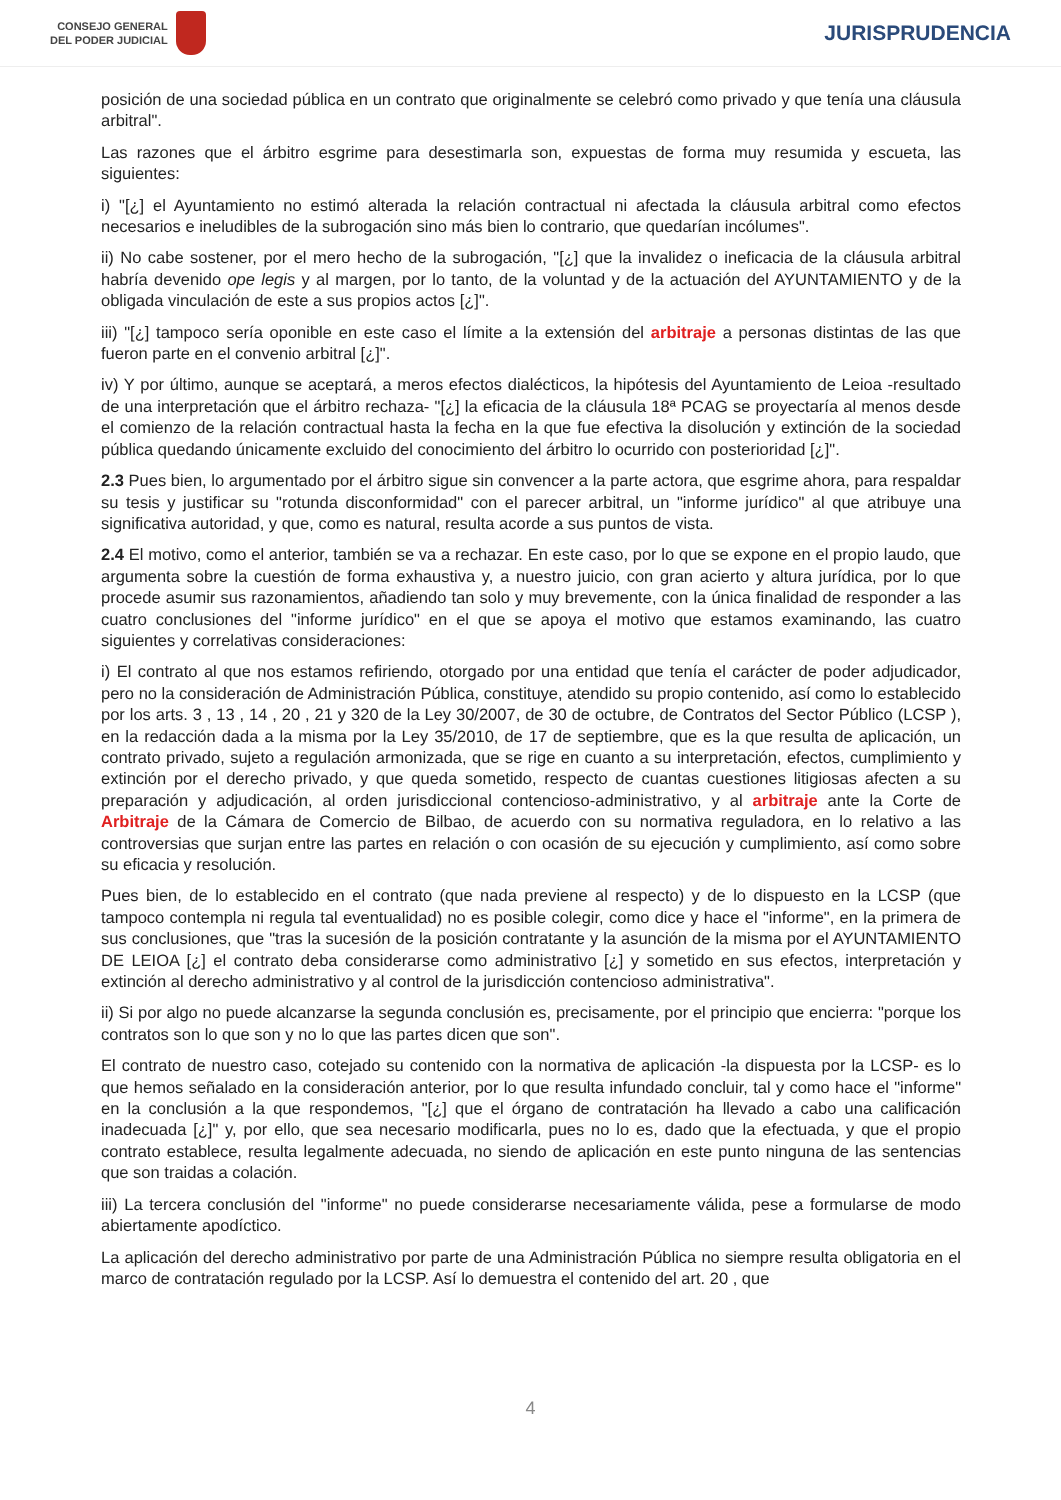CONSEJO GENERAL
DEL PODER JUDICIAL
JURISPRUDENCIA
posición de una sociedad pública en un contrato que originalmente se celebró como privado y que tenía una cláusula arbitral".
Las razones que el árbitro esgrime para desestimarla son, expuestas de forma muy resumida y escueta, las siguientes:
i) "[¿] el Ayuntamiento no estimó alterada la relación contractual ni afectada la cláusula arbitral como efectos necesarios e ineludibles de la subrogación sino más bien lo contrario, que quedarían incólumes".
ii) No cabe sostener, por el mero hecho de la subrogación, "[¿] que la invalidez o ineficacia de la cláusula arbitral habría devenido ope legis y al margen, por lo tanto, de la voluntad y de la actuación del AYUNTAMIENTO y de la obligada vinculación de este a sus propios actos [¿]".
iii) "[¿] tampoco sería oponible en este caso el límite a la extensión del arbitraje a personas distintas de las que fueron parte en el convenio arbitral [¿]".
iv) Y por último, aunque se aceptará, a meros efectos dialécticos, la hipótesis del Ayuntamiento de Leioa -resultado de una interpretación que el árbitro rechaza- "[¿] la eficacia de la cláusula 18ª PCAG se proyectaría al menos desde el comienzo de la relación contractual hasta la fecha en la que fue efectiva la disolución y extinción de la sociedad pública quedando únicamente excluido del conocimiento del árbitro lo ocurrido con posterioridad [¿]".
2.3 Pues bien, lo argumentado por el árbitro sigue sin convencer a la parte actora, que esgrime ahora, para respaldar su tesis y justificar su "rotunda disconformidad" con el parecer arbitral, un "informe jurídico" al que atribuye una significativa autoridad, y que, como es natural, resulta acorde a sus puntos de vista.
2.4 El motivo, como el anterior, también se va a rechazar. En este caso, por lo que se expone en el propio laudo, que argumenta sobre la cuestión de forma exhaustiva y, a nuestro juicio, con gran acierto y altura jurídica, por lo que procede asumir sus razonamientos, añadiendo tan solo y muy brevemente, con la única finalidad de responder a las cuatro conclusiones del "informe jurídico" en el que se apoya el motivo que estamos examinando, las cuatro siguientes y correlativas consideraciones:
i) El contrato al que nos estamos refiriendo, otorgado por una entidad que tenía el carácter de poder adjudicador, pero no la consideración de Administración Pública, constituye, atendido su propio contenido, así como lo establecido por los arts. 3 , 13 , 14 , 20 , 21 y 320 de la Ley 30/2007, de 30 de octubre, de Contratos del Sector Público (LCSP ), en la redacción dada a la misma por la Ley 35/2010, de 17 de septiembre, que es la que resulta de aplicación, un contrato privado, sujeto a regulación armonizada, que se rige en cuanto a su interpretación, efectos, cumplimiento y extinción por el derecho privado, y que queda sometido, respecto de cuantas cuestiones litigiosas afecten a su preparación y adjudicación, al orden jurisdiccional contencioso-administrativo, y al arbitraje ante la Corte de Arbitraje de la Cámara de Comercio de Bilbao, de acuerdo con su normativa reguladora, en lo relativo a las controversias que surjan entre las partes en relación o con ocasión de su ejecución y cumplimiento, así como sobre su eficacia y resolución.
Pues bien, de lo establecido en el contrato (que nada previene al respecto) y de lo dispuesto en la LCSP (que tampoco contempla ni regula tal eventualidad) no es posible colegir, como dice y hace el "informe", en la primera de sus conclusiones, que "tras la sucesión de la posición contratante y la asunción de la misma por el AYUNTAMIENTO DE LEIOA [¿] el contrato deba considerarse como administrativo [¿] y sometido en sus efectos, interpretación y extinción al derecho administrativo y al control de la jurisdicción contencioso administrativa".
ii) Si por algo no puede alcanzarse la segunda conclusión es, precisamente, por el principio que encierra: "porque los contratos son lo que son y no lo que las partes dicen que son".
El contrato de nuestro caso, cotejado su contenido con la normativa de aplicación -la dispuesta por la LCSP- es lo que hemos señalado en la consideración anterior, por lo que resulta infundado concluir, tal y como hace el "informe" en la conclusión a la que respondemos, "[¿] que el órgano de contratación ha llevado a cabo una calificación inadecuada [¿]" y, por ello, que sea necesario modificarla, pues no lo es, dado que la efectuada, y que el propio contrato establece, resulta legalmente adecuada, no siendo de aplicación en este punto ninguna de las sentencias que son traidas a colación.
iii) La tercera conclusión del "informe" no puede considerarse necesariamente válida, pese a formularse de modo abiertamente apodíctico.
La aplicación del derecho administrativo por parte de una Administración Pública no siempre resulta obligatoria en el marco de contratación regulado por la LCSP. Así lo demuestra el contenido del art. 20 , que
4